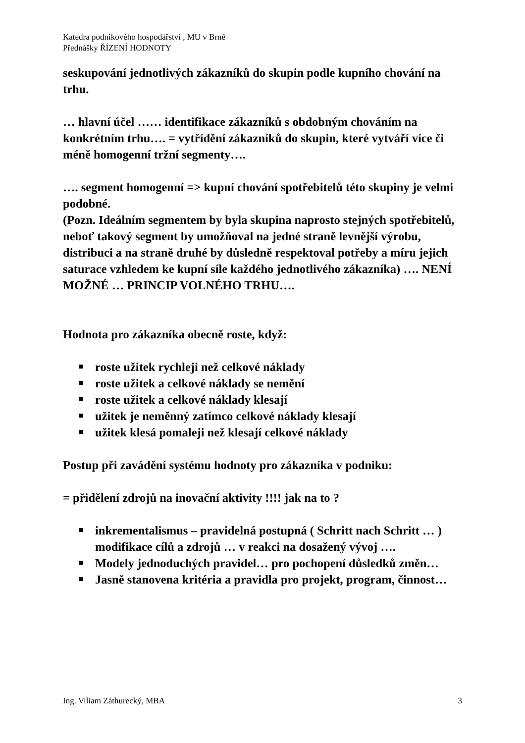Katedra podnikového hospodářství , MU v Brně
Přednášky ŘÍZENÍ HODNOTY
seskupování jednotlivých zákazníků do skupin podle kupního chování na trhu.
… hlavní účel …… identifikace zákazníků s obdobným chováním na konkrétním trhu…. = vytřídění zákazníků do skupin, které vytváří více či méně homogenní tržní segmenty….
…. segment homogenní => kupní chování spotřebitelů této skupiny je velmi podobné.
(Pozn. Ideálním segmentem by byla skupina naprosto stejných spotřebitelů, neboť takový segment by umožňoval na jedné straně levnější výrobu, distribuci a na straně druhé by důsledně respektoval potřeby a míru jejich saturace vzhledem ke kupní síle každého jednotlivého zákazníka) …. NENÍ MOŽNÉ … PRINCIP VOLNÉHO TRHU….
Hodnota pro zákazníka obecně roste, když:
roste užitek rychleji než celkové náklady
roste užitek a celkové náklady se nemění
roste užitek a celkové náklady klesají
užitek je neměnný zatímco celkové náklady klesají
užitek klesá pomaleji než klesají celkové náklady
Postup při zavádění systému hodnoty pro zákazníka v podniku:
= přidělení zdrojů na inovační aktivity !!!! jak na to ?
inkrementalismus – pravidelná postupná ( Schritt nach Schritt … ) modifikace cílů a zdrojů … v reakci na dosažený vývoj ….
Modely jednoduchých pravidel… pro pochopení důsledků změn…
Jasně stanovena kritéria a pravidla pro projekt, program, činnost…
Ing. Viliam Záthurecký, MBA 3